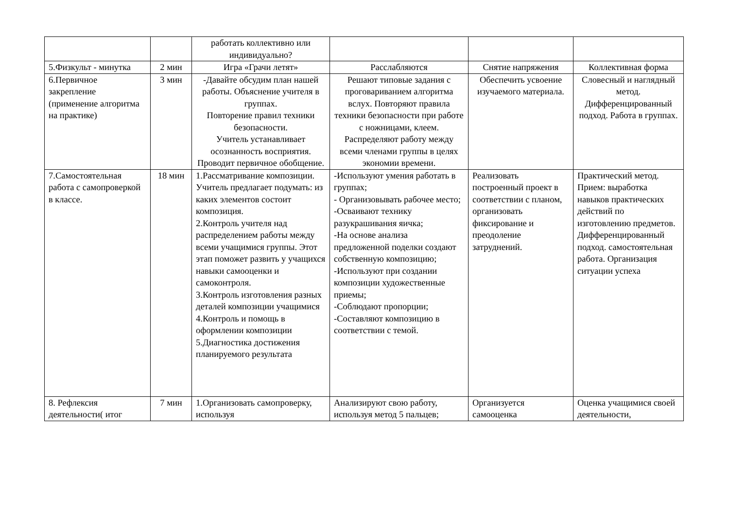| | | работать коллективно или индивидуально? | | | |
| 5.Физкульт - минутка | 2 мин | Игра «Грачи летят» | Расслабляются | Снятие напряжения | Коллективная форма |
| 6.Первичное закрепление (применение алгоритма на практике) | 3 мин | -Давайте обсудим план нашей работы. Объяснение учителя в группах. Повторение правил техники безопасности. Учитель устанавливает осознанность восприятия. Проводит первичное обобщение. | Решают типовые задания с проговариванием алгоритма вслух. Повторяют правила техники безопасности при работе с ножницами, клеем. Распределяют работу между всеми членами группы в целях экономии времени. | Обеспечить усвоение изучаемого материала. | Словесный и наглядный метод. Дифференцированный подход. Работа в группах. |
| 7.Самостоятельная работа с самопроверкой в классе. | 18 мин | 1.Рассматривание композиции. Учитель предлагает подумать: из каких элементов состоит композиция. 2.Контроль учителя над распределением работы между всеми учащимися группы. Этот этап поможет развить у учащихся навыки самооценки и самоконтроля. 3.Контроль изготовления разных деталей композиции учащимися 4.Контроль и помощь в оформлении композиции 5.Диагностика достижения планируемого результата | -Используют умения работать в группах; - Организовывать рабочее место; -Осваивают технику разукрашивания яичка; -На основе анализа предложенной поделки создают собственную композицию; -Используют при создании композиции художественные приемы; -Соблюдают пропорции; -Составляют композицию в соответствии с темой. | Реализовать построенный проект в соответствии с планом, организовать фиксирование и преодоление затруднений. | Практический метод. Прием: выработка навыков практических действий по изготовлению предметов. Дифференцированный подход. самостоятельная работа. Организация ситуации успеха |
| 8. Рефлексия деятельности( итог | 7 мин | 1.Организовать самопроверку, используя | Анализируют свою работу, используя метод 5 пальцев; | Организуется самооценка | Оценка учащимися своей деятельности, |